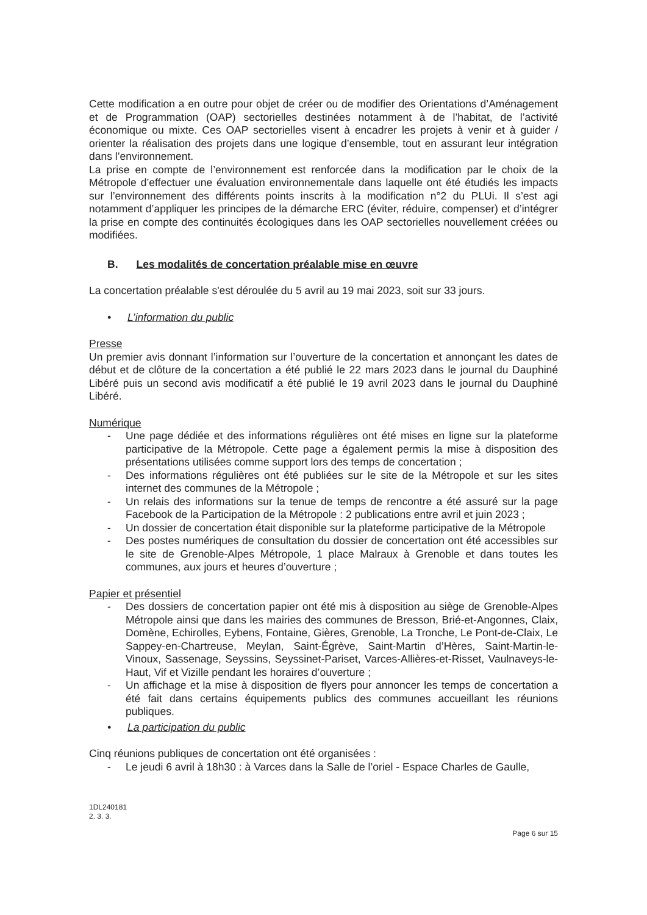Cette modification a en outre pour objet de créer ou de modifier des Orientations d’Aménagement et de Programmation (OAP) sectorielles destinées notamment à de l’habitat, de l’activité économique ou mixte. Ces OAP sectorielles visent à encadrer les projets à venir et à guider / orienter la réalisation des projets dans une logique d’ensemble, tout en assurant leur intégration dans l’environnement.
La prise en compte de l’environnement est renforcée dans la modification par le choix de la Métropole d’effectuer une évaluation environnementale dans laquelle ont été étudiés les impacts sur l’environnement des différents points inscrits à la modification n°2 du PLUi. Il s’est agi notamment d’appliquer les principes de la démarche ERC (éviter, réduire, compenser) et d’intégrer la prise en compte des continuités écologiques dans les OAP sectorielles nouvellement créées ou modifiées.
B. Les modalités de concertation préalable mise en œuvre
La concertation préalable s'est déroulée du 5 avril au 19 mai 2023, soit sur 33 jours.
• L’information du public
Presse
Un premier avis donnant l’information sur l’ouverture de la concertation et annonçant les dates de début et de clôture de la concertation a été publié le 22 mars 2023 dans le journal du Dauphiné Libéré puis un second avis modificatif a été publié le 19 avril 2023 dans le journal du Dauphiné Libéré.
Numérique
- Une page dédiée et des informations régulières ont été mises en ligne sur la plateforme participative de la Métropole. Cette page a également permis la mise à disposition des présentations utilisées comme support lors des temps de concertation ;
- Des informations régulières ont été publiées sur le site de la Métropole et sur les sites internet des communes de la Métropole ;
- Un relais des informations sur la tenue de temps de rencontre a été assuré sur la page Facebook de la Participation de la Métropole : 2 publications entre avril et juin 2023 ;
- Un dossier de concertation était disponible sur la plateforme participative de la Métropole
- Des postes numériques de consultation du dossier de concertation ont été accessibles sur le site de Grenoble-Alpes Métropole, 1 place Malraux à Grenoble et dans toutes les communes, aux jours et heures d’ouverture ;
Papier et présentiel
- Des dossiers de concertation papier ont été mis à disposition au siège de Grenoble-Alpes Métropole ainsi que dans les mairies des communes de Bresson, Brié-et-Angonnes, Claix, Domène, Echirolles, Eybens, Fontaine, Gières, Grenoble, La Tronche, Le Pont-de-Claix, Le Sappey-en-Chartreuse, Meylan, Saint-Égrève, Saint-Martin d’Hères, Saint-Martin-le-Vinoux, Sassenage, Seyssins, Seyssinet-Pariset, Varces-Allières-et-Risset, Vaulnaveys-le-Haut, Vif et Vizille pendant les horaires d’ouverture ;
- Un affichage et la mise à disposition de flyers pour annoncer les temps de concertation a été fait dans certains équipements publics des communes accueillant les réunions publiques.
• La participation du public
Cinq réunions publiques de concertation ont été organisées :
- Le jeudi 6 avril à 18h30 : à Varces dans la Salle de l’oriel - Espace Charles de Gaulle,
1DL240181
2. 3. 3.
Page 6 sur 15